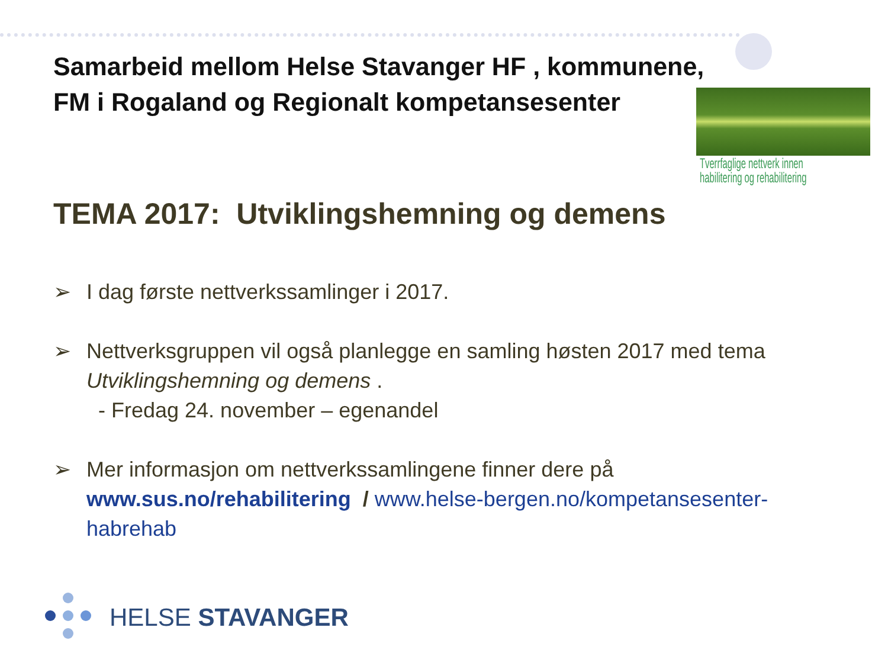Tverrfaglige nettverk innen
habilitering og rehabilitering
Samarbeid mellom Helse Stavanger HF , kommunene,
FM i Rogaland og Regionalt kompetansesenter
TEMA 2017: Utviklingshemning og demens
➢ I dag første nettverkssamlinger i 2017.
➢ Nettverksgruppen vil også planlegge en samling høsten 2017 med tema Utviklingshemning og demens .
- Fredag 24. november – egenandel
➢ Mer informasjon om nettverkssamlingene finner dere på
www.sus.no/rehabilitering / www.helse-bergen.no/kompetansesenter-habrehab
HELSE STAVANGER